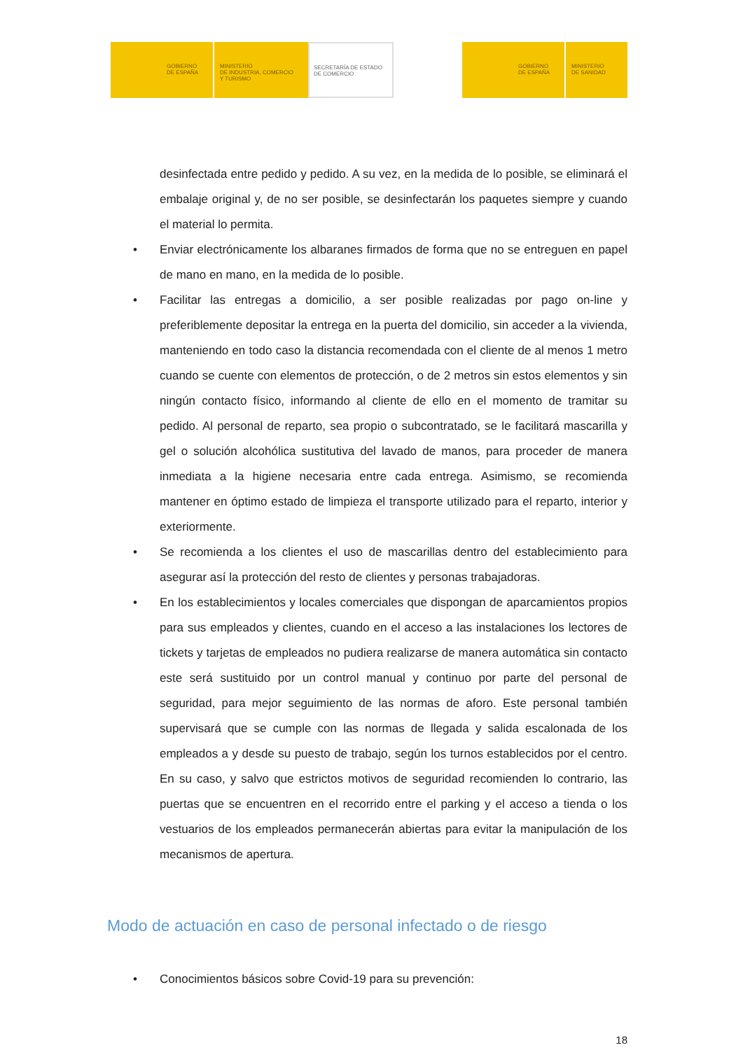GOBIERNO
DE ESPAÑA
MINISTERIO
DE INDUSTRIA, COMERCIO
Y TURISMO
SECRETARÍA DE ESTADO
DE COMERCIO
GOBIERNO
DE ESPAÑA
MINISTERIO
DE SANIDAD
desinfectada entre pedido y pedido. A su vez, en la medida de lo posible, se eliminará el embalaje original y, de no ser posible, se desinfectarán los paquetes siempre y cuando el material lo permita.
• Enviar electrónicamente los albaranes firmados de forma que no se entreguen en papel de mano en mano, en la medida de lo posible.
• Facilitar las entregas a domicilio, a ser posible realizadas por pago on-line y preferiblemente depositar la entrega en la puerta del domicilio, sin acceder a la vivienda, manteniendo en todo caso la distancia recomendada con el cliente de al menos 1 metro cuando se cuente con elementos de protección, o de 2 metros sin estos elementos y sin ningún contacto físico, informando al cliente de ello en el momento de tramitar su pedido. Al personal de reparto, sea propio o subcontratado, se le facilitará mascarilla y gel o solución alcohólica sustitutiva del lavado de manos, para proceder de manera inmediata a la higiene necesaria entre cada entrega. Asimismo, se recomienda mantener en óptimo estado de limpieza el transporte utilizado para el reparto, interior y exteriormente.
• Se recomienda a los clientes el uso de mascarillas dentro del establecimiento para asegurar así la protección del resto de clientes y personas trabajadoras.
• En los establecimientos y locales comerciales que dispongan de aparcamientos propios para sus empleados y clientes, cuando en el acceso a las instalaciones los lectores de tickets y tarjetas de empleados no pudiera realizarse de manera automática sin contacto este será sustituido por un control manual y continuo por parte del personal de seguridad, para mejor seguimiento de las normas de aforo. Este personal también supervisará que se cumple con las normas de llegada y salida escalonada de los empleados a y desde su puesto de trabajo, según los turnos establecidos por el centro. En su caso, y salvo que estrictos motivos de seguridad recomienden lo contrario, las puertas que se encuentren en el recorrido entre el parking y el acceso a tienda o los vestuarios de los empleados permanecerán abiertas para evitar la manipulación de los mecanismos de apertura.
Modo de actuación en caso de personal infectado o de riesgo
• Conocimientos básicos sobre Covid-19 para su prevención:
18